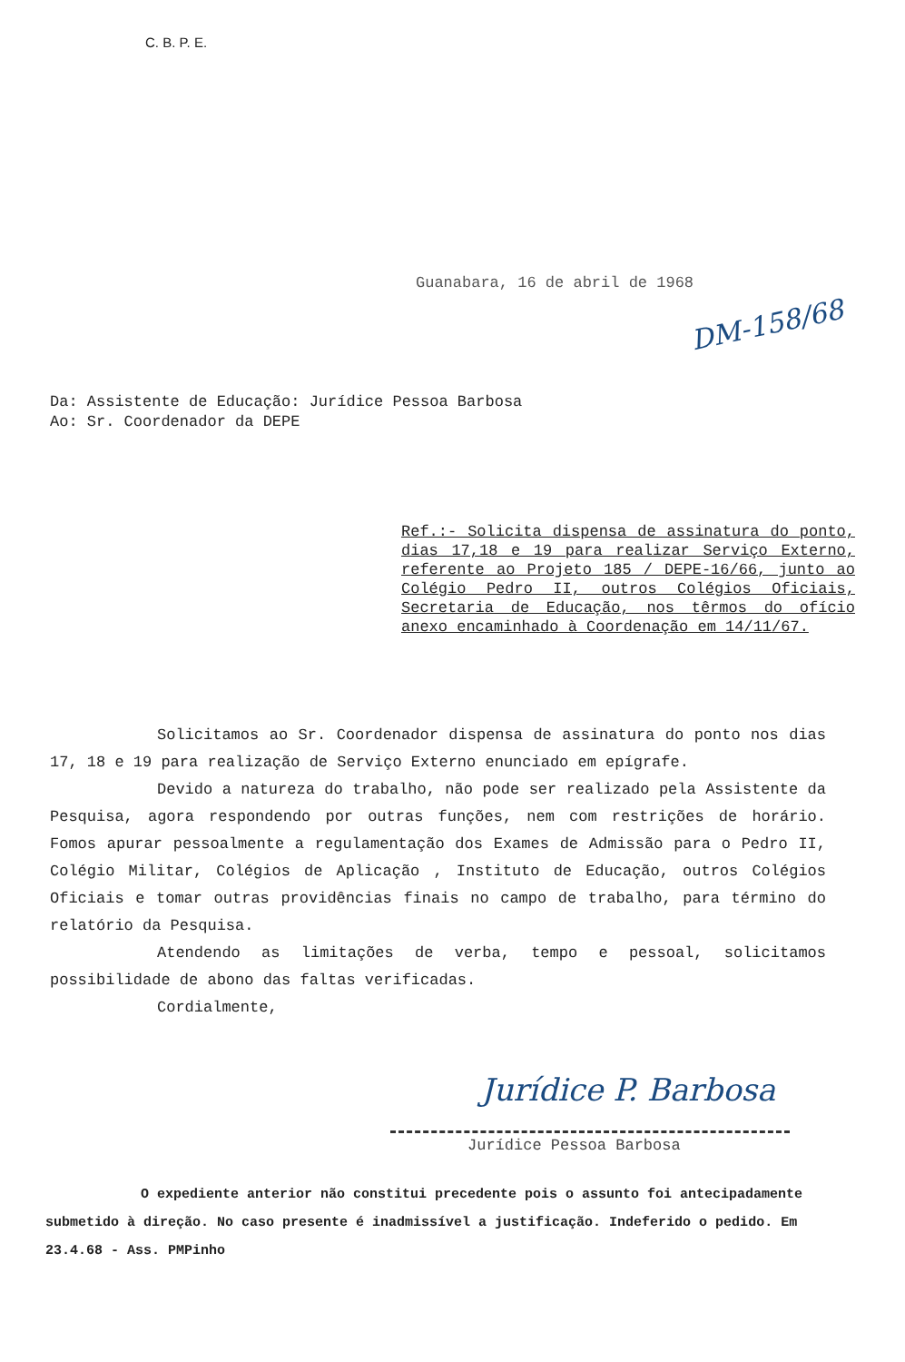C. B. P. E.
Guanabara, 16 de abril de 1968
DM-158/68
Da: Assistente de Educação: Jurídice Pessoa Barbosa
Ao: Sr. Coordenador da DEPE
Ref.:- Solicita dispensa de assinatura do ponto, dias 17,18 e 19 para realizar Serviço Externo, referente ao Projeto 185 / DEPE-16/66, junto ao Colégio Pedro II, outros Colégios Oficiais, Secretaria de Educação, nos têrmos do ofício anexo encaminhado à Coordenação em 14/11/67.
Solicitamos ao Sr. Coordenador dispensa de assinatura do ponto nos dias 17, 18 e 19 para realização de Serviço Externo enunciado em epígrafe.
Devido a natureza do trabalho, não pode ser realizado pela Assistente da Pesquisa, agora respondendo por outras funções, nem com restrições de horário. Fomos apurar pessoalmente a regulamentação dos Exames de Admissão para o Pedro II, Colégio Militar, Colégios de Aplicação , Instituto de Educação, outros Colégios Oficiais e tomar outras providências finais no campo de trabalho, para término do relatório da Pesquisa.
Atendendo as limitações de verba, tempo e pessoal, solicitamos possibilidade de abono das faltas verificadas.
Cordialmente,
Jurídice P. Barbosa
Jurídice Pessoa Barbosa
O expediente anterior não constitui precedente pois o assunto foi antecipadamente submetido à direção. No caso presente é inadmissível a justificação. Indeferido o pedido. Em 23.4.68 - Ass. PMPinho